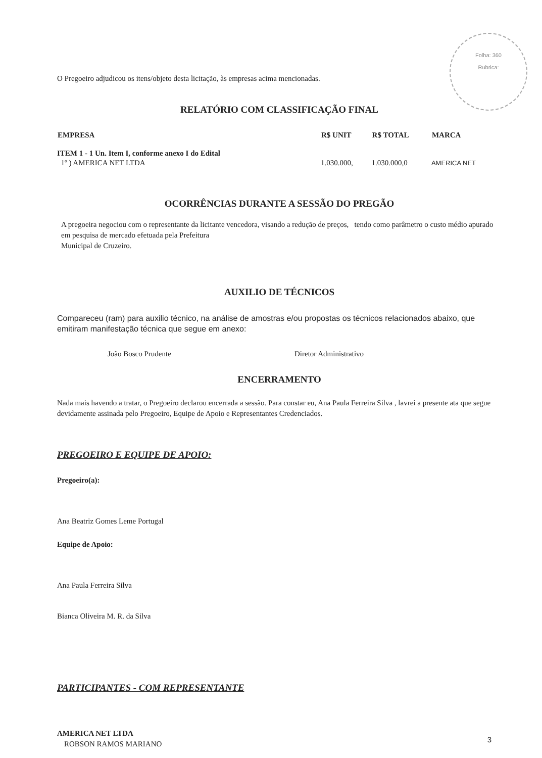Folha: 360
Rubrica:
O Pregoeiro adjudicou os itens/objeto desta licitação, às empresas acima mencionadas.
RELATÓRIO COM CLASSIFICAÇÃO FINAL
| EMPRESA | R$ UNIT | R$ TOTAL | MARCA |
| --- | --- | --- | --- |
| ITEM 1 - 1 Un. Item I, conforme anexo I do Edital | | | |
| 1º ) AMERICA NET LTDA | 1.030.000, | 1.030.000,0 | AMERICA NET |
OCORRÊNCIAS DURANTE A SESSÃO DO PREGÃO
A pregoeira negociou com o representante da licitante vencedora, visando a redução de preços, tendo como parâmetro o custo médio apurado em pesquisa de mercado efetuada pela Prefeitura
Municipal de Cruzeiro.
AUXILIO DE TÉCNICOS
Compareceu (ram) para auxilio técnico, na análise de amostras e/ou propostas os técnicos relacionados abaixo, que emitiram manifestação técnica que segue em anexo:
| João Bosco Prudente | Diretor Administrativo |
ENCERRAMENTO
Nada mais havendo a tratar, o Pregoeiro declarou encerrada a sessão. Para constar eu, Ana Paula Ferreira Silva , lavrei a presente ata que segue devidamente assinada pelo Pregoeiro, Equipe de Apoio e Representantes Credenciados.
PREGOEIRO E EQUIPE DE APOIO:
Pregoeiro(a):
Ana Beatriz Gomes Leme Portugal
Equipe de Apoio:
Ana Paula Ferreira Silva
Bianca Oliveira M. R. da Silva
PARTICIPANTES - COM REPRESENTANTE
AMERICA NET LTDA
ROBSON RAMOS MARIANO
3